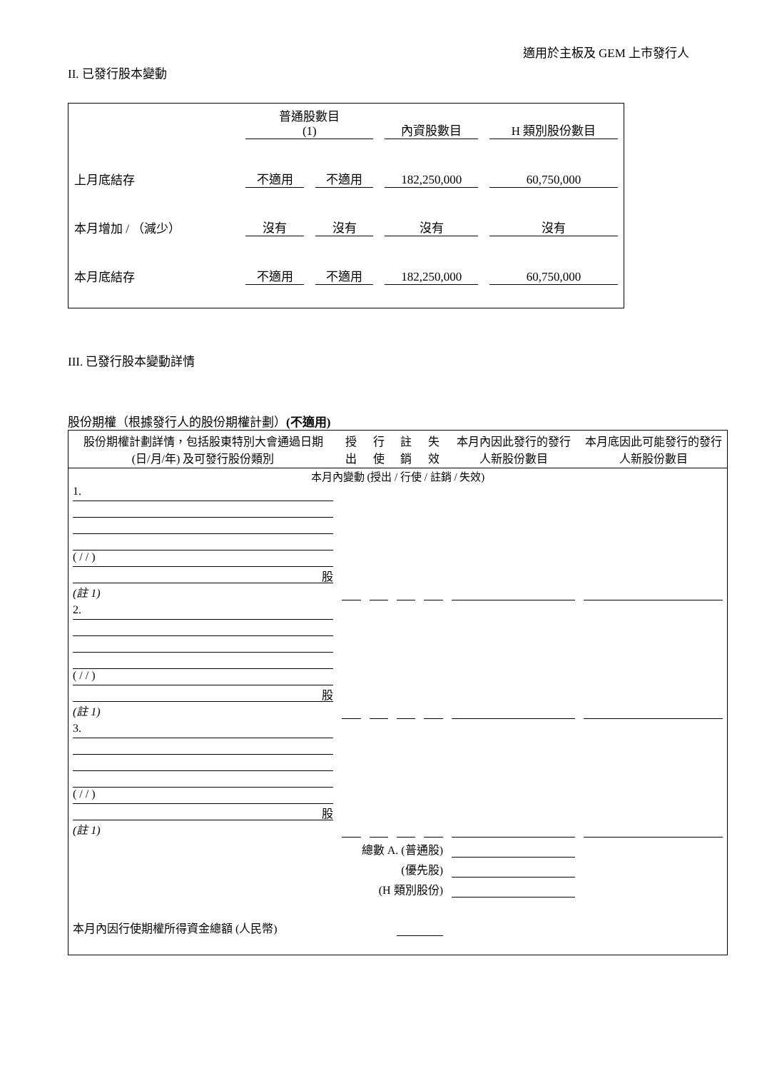適用於主板及 GEM 上市發行人
II. 已發行股本變動
| | 普通股數目 (1) | | 內資股數目 | H 類別股份數目 |
| 上月底結存 | 不適用 | 不適用 | 182,250,000 | 60,750,000 |
| 本月增加 / （減少） | 沒有 | 沒有 | 沒有 | 沒有 |
| 本月底結存 | 不適用 | 不適用 | 182,250,000 | 60,750,000 |
III. 已發行股本變動詳情
股份期權（根據發行人的股份期權計劃）(不適用)
| 股份期權計劃詳情，包括股東特別大會通過日期 (日/月/年) 及可發行股份類別 | 授出 | 行使 | 註銷 | 失效 | 本月內因此發行的發行人新股份數目 | 本月底因此可能發行的發行人新股份數目 |
| 本月內變動 (授出 / 行使 / 註銷 / 失效) | | | | | | |
| 1. ( / / ) 股 (註 1) | | | | | | |
| 2. ( / / ) 股 (註 1) | | | | | | |
| 3. ( / / ) 股 (註 1) | | | | | | |
| 總數 A. (普通股) | | | | | | |
| (優先股) | | | | | | |
| (H 類別股份) | | | | | | |
| 本月內因行使期權所得資金總額 (人民幣) | | | | | | |